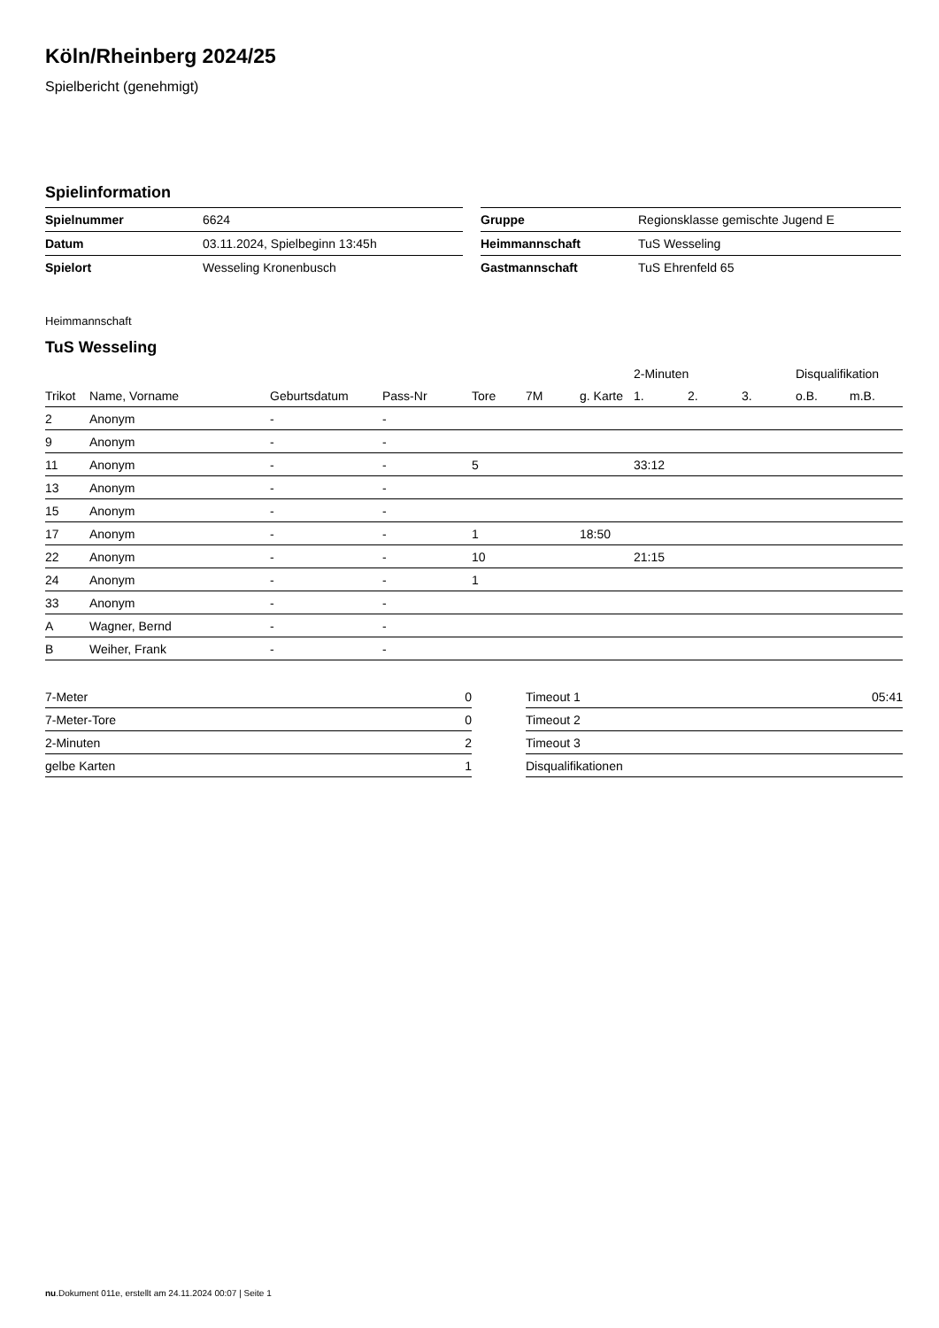Köln/Rheinberg 2024/25
Spielbericht (genehmigt)
Spielinformation
| Spielnummer | 6624 |
| Datum | 03.11.2024, Spielbeginn 13:45h |
| Spielort | Wesseling Kronenbusch |
| Gruppe | Regionsklasse gemischte Jugend E |
| Heimmannschaft | TuS Wesseling |
| Gastmannschaft | TuS Ehrenfeld 65 |
Heimmannschaft
TuS Wesseling
| | | | | | | | 2-Minuten | | | Disqualifikation | |
| --- | --- | --- | --- | --- | --- | --- | --- | --- | --- | --- | --- |
| Trikot | Name, Vorname | Geburtsdatum | Pass-Nr | Tore | 7M | g. Karte | 1. | 2. | 3. | o.B. | m.B. |
| 2 | Anonym | - | - | | | | | | | | |
| 9 | Anonym | - | - | | | | | | | | |
| 11 | Anonym | - | - | 5 | | | 33:12 | | | | |
| 13 | Anonym | - | - | | | | | | | | |
| 15 | Anonym | - | - | | | | | | | | |
| 17 | Anonym | - | - | 1 | | 18:50 | | | | | |
| 22 | Anonym | - | - | 10 | | | 21:15 | | | | |
| 24 | Anonym | - | - | 1 | | | | | | | |
| 33 | Anonym | - | - | | | | | | | | |
| A | Wagner, Bernd | - | - | | | | | | | | |
| B | Weiher, Frank | - | - | | | | | | | | |
| 7-Meter | 0 |
| 7-Meter-Tore | 0 |
| 2-Minuten | 2 |
| gelbe Karten | 1 |
| Timeout 1 | 05:41 |
| Timeout 2 | |
| Timeout 3 | |
| Disqualifikationen | |
nu.Dokument 011e, erstellt am 24.11.2024 00:07 | Seite 1